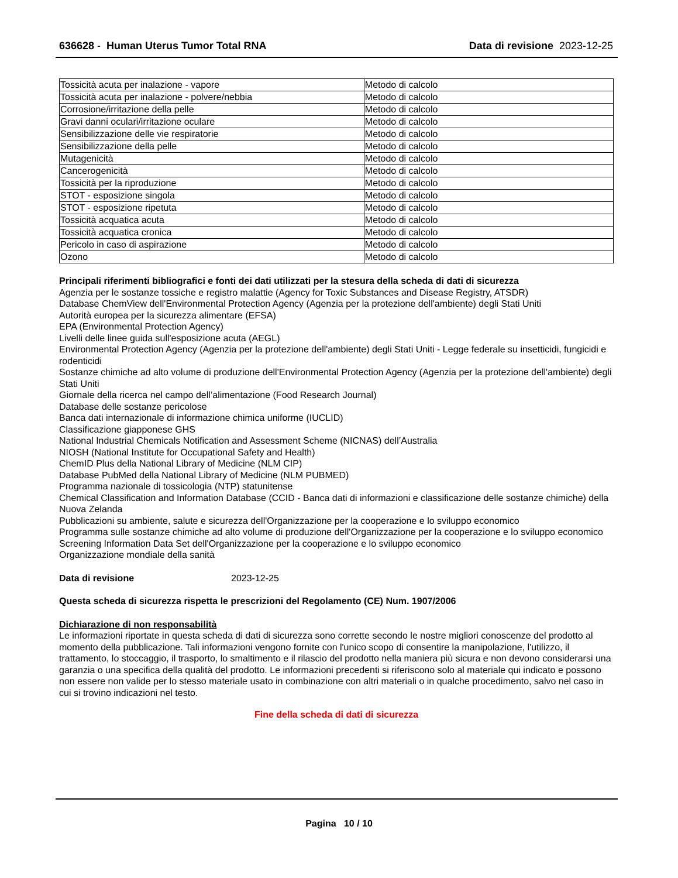636628 - Human Uterus Tumor Total RNA
Data di revisione 2023-12-25
| Tossicità acuta per inalazione - vapore | Metodo di calcolo |
| Tossicità acuta per inalazione - polvere/nebbia | Metodo di calcolo |
| Corrosione/irritazione della pelle | Metodo di calcolo |
| Gravi danni oculari/irritazione oculare | Metodo di calcolo |
| Sensibilizzazione delle vie respiratorie | Metodo di calcolo |
| Sensibilizzazione della pelle | Metodo di calcolo |
| Mutagenicità | Metodo di calcolo |
| Cancerogenicità | Metodo di calcolo |
| Tossicità per la riproduzione | Metodo di calcolo |
| STOT - esposizione singola | Metodo di calcolo |
| STOT - esposizione ripetuta | Metodo di calcolo |
| Tossicità acquatica acuta | Metodo di calcolo |
| Tossicità acquatica cronica | Metodo di calcolo |
| Pericolo in caso di aspirazione | Metodo di calcolo |
| Ozono | Metodo di calcolo |
Principali riferimenti bibliografici e fonti dei dati utilizzati per la stesura della scheda di dati di sicurezza
Agenzia per le sostanze tossiche e registro malattie (Agency for Toxic Substances and Disease Registry, ATSDR)
Database ChemView dell'Environmental Protection Agency (Agenzia per la protezione dell'ambiente) degli Stati Uniti
Autorità europea per la sicurezza alimentare (EFSA)
EPA (Environmental Protection Agency)
Livelli delle linee guida sull'esposizione acuta (AEGL)
Environmental Protection Agency (Agenzia per la protezione dell'ambiente) degli Stati Uniti - Legge federale su insetticidi, fungicidi e rodenticidi
Sostanze chimiche ad alto volume di produzione dell'Environmental Protection Agency (Agenzia per la protezione dell'ambiente) degli Stati Uniti
Giornale della ricerca nel campo dell’alimentazione (Food Research Journal)
Database delle sostanze pericolose
Banca dati internazionale di informazione chimica uniforme (IUCLID)
Classificazione giapponese GHS
National Industrial Chemicals Notification and Assessment Scheme (NICNAS) dell’Australia
NIOSH (National Institute for Occupational Safety and Health)
ChemID Plus della National Library of Medicine (NLM CIP)
Database PubMed della National Library of Medicine (NLM PUBMED)
Programma nazionale di tossicologia (NTP) statunitense
Chemical Classification and Information Database (CCID - Banca dati di informazioni e classificazione delle sostanze chimiche) della Nuova Zelanda
Pubblicazioni su ambiente, salute e sicurezza dell'Organizzazione per la cooperazione e lo sviluppo economico
Programma sulle sostanze chimiche ad alto volume di produzione dell'Organizzazione per la cooperazione e lo sviluppo economico
Screening Information Data Set dell'Organizzazione per la cooperazione e lo sviluppo economico
Organizzazione mondiale della sanità
Data di revisione 2023-12-25
Questa scheda di sicurezza rispetta le prescrizioni del Regolamento (CE) Num. 1907/2006
Dichiarazione di non responsabilità
Le informazioni riportate in questa scheda di dati di sicurezza sono corrette secondo le nostre migliori conoscenze del prodotto al momento della pubblicazione. Tali informazioni vengono fornite con l'unico scopo di consentire la manipolazione, l'utilizzo, il trattamento, lo stoccaggio, il trasporto, lo smaltimento e il rilascio del prodotto nella maniera più sicura e non devono considerarsi una garanzia o una specifica della qualità del prodotto. Le informazioni precedenti si riferiscono solo al materiale qui indicato e possono non essere non valide per lo stesso materiale usato in combinazione con altri materiali o in qualche procedimento, salvo nel caso in cui si trovino indicazioni nel testo.
Fine della scheda di dati di sicurezza
Pagina 10 / 10